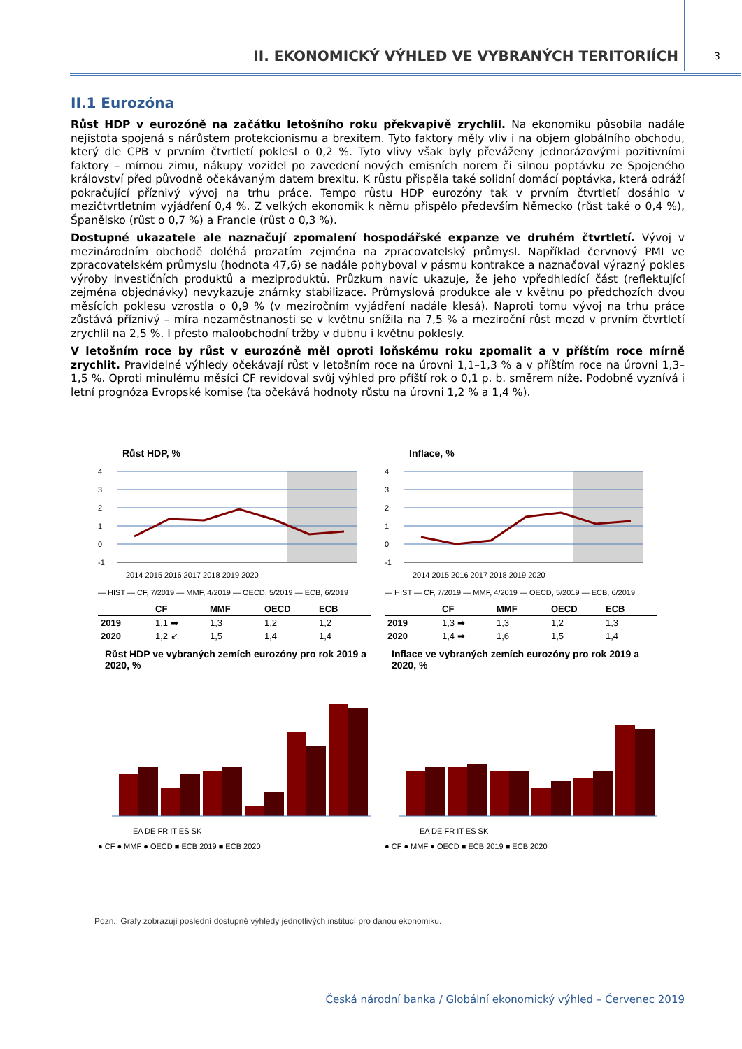II. EKONOMICKÝ VÝHLED VE VYBRANÝCH TERITORIÍCH
3
II.1 Eurozóna
Růst HDP v eurozóně na začátku letošního roku překvapivě zrychlil. Na ekonomiku působila nadále nejistota spojená s nárůstem protekcionismu a brexitem. Tyto faktory měly vliv i na objem globálního obchodu, který dle CPB v prvním čtvrtletí poklesl o 0,2 %. Tyto vlivy však byly převáženy jednorázovými pozitivními faktory – mírnou zimu, nákupy vozidel po zavedení nových emisních norem či silnou poptávku ze Spojeného království před původně očekávaným datem brexitu. K růstu přispěla také solidní domácí poptávka, která odráží pokračující příznivý vývoj na trhu práce. Tempo růstu HDP eurozóny tak v prvním čtvrtletí dosáhlo v mezičtvrtletním vyjádření 0,4 %. Z velkých ekonomik k němu přispělo především Německo (růst také o 0,4 %), Španělsko (růst o 0,7 %) a Francie (růst o 0,3 %).
Dostupné ukazatele ale naznačují zpomalení hospodářské expanze ve druhém čtvrtletí. Vývoj v mezinárodním obchodě doléhá prozatím zejména na zpracovatelský průmysl. Například červnový PMI ve zpracovatelském průmyslu (hodnota 47,6) se nadále pohyboval v pásmu kontrakce a naznačoval výrazný pokles výroby investičních produktů a meziproduktů. Průzkum navíc ukazuje, že jeho vpředhledící část (reflektující zejména objednávky) nevykazuje známky stabilizace. Průmyslová produkce ale v květnu po předchozích dvou měsících poklesu vzrostla o 0,9 % (v meziročním vyjádření nadále klesá). Naproti tomu vývoj na trhu práce zůstává příznivý – míra nezaměstnanosti se v květnu snížila na 7,5 % a meziroční růst mezd v prvním čtvrtletí zrychlil na 2,5 %. I přesto maloobchodní tržby v dubnu i květnu poklesly.
V letošním roce by růst v eurozóně měl oproti loňskému roku zpomalit a v příštím roce mírně zrychlit. Pravidelné výhledy očekávají růst v letošním roce na úrovni 1,1–1,3 % a v příštím roce na úrovni 1,3–1,5 %. Oproti minulému měsíci CF revidoval svůj výhled pro příští rok o 0,1 p. b. směrem níže. Podobně vyznívá i letní prognóza Evropské komise (ta očekává hodnoty růstu na úrovni 1,2 % a 1,4 %).
Růst HDP, %
4
3
2
1
0
-1
2014 2015 2016 2017 2018 2019 2020
— HIST — CF, 7/2019 — MMF, 4/2019 — OECD, 5/2019 — ECB, 6/2019
| | CF | MMF | OECD | ECB |
| --- | --- | --- | --- | --- |
| 2019 | 1,1 ➡ | 1,3 | 1,2 | 1,2 |
| 2020 | 1,2 ↙ | 1,5 | 1,4 | 1,4 |
Růst HDP ve vybraných zemích eurozóny pro rok 2019 a 2020, %
EA DE FR IT ES SK
● CF ● MMF ● OECD ■ ECB 2019 ■ ECB 2020
Inflace, %
4
3
2
1
0
-1
2014 2015 2016 2017 2018 2019 2020
— HIST — CF, 7/2019 — MMF, 4/2019 — OECD, 5/2019 — ECB, 6/2019
| | CF | MMF | OECD | ECB |
| --- | --- | --- | --- | --- |
| 2019 | 1,3 ➡ | 1,3 | 1,2 | 1,3 |
| 2020 | 1,4 ➡ | 1,6 | 1,5 | 1,4 |
Inflace ve vybraných zemích eurozóny pro rok 2019 a 2020, %
EA DE FR IT ES SK
● CF ● MMF ● OECD ■ ECB 2019 ■ ECB 2020
Pozn.: Grafy zobrazují poslední dostupné výhledy jednotlivých institucí pro danou ekonomiku.
Česká národní banka / Globální ekonomický výhled – Červenec 2019